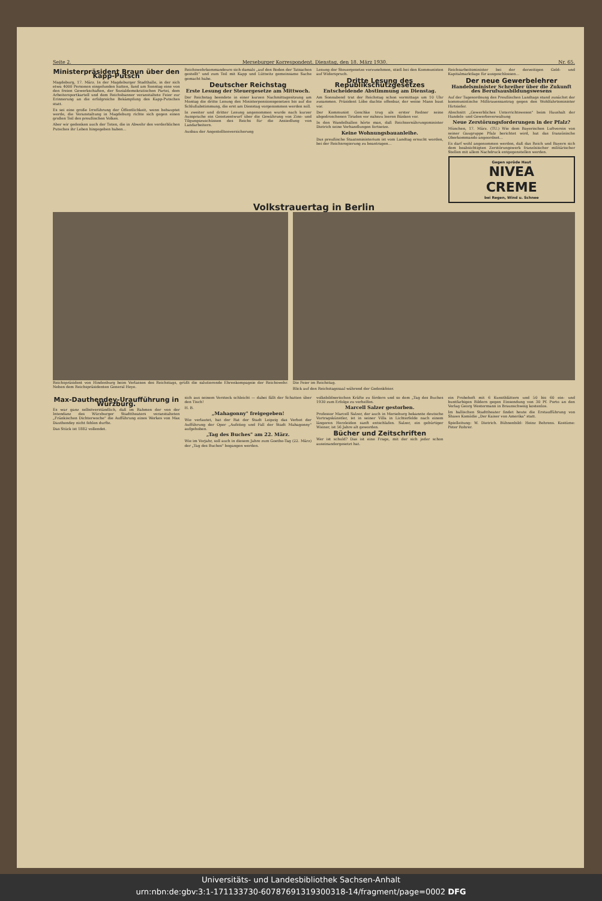Seite 2. Merseburger Korrespondent. Dienstag, den 18. März 1930. Nr. 65.
Ministerpräsident Braun über den Kapp-Putsch
Magdeburg, 17. März. In der Magdeburger Stadthalle, in der sich etwa 4000 Personen eingefunden hatten, fand am Sonntag eine von den freien Gewerkschaften, der Sozialdemokratischen Partei, dem Arbeitersportkartell und dem Reichsbanner veranstaltete Feier zur Erinnerung an die erfolgreiche Bekämpfung des Kapp-Putsches statt.
Es sei eine große Irreführung der Öffentlichkeit, wenn behauptet werde, die Veranstaltung in Magdeburg richte sich gegen einen großen Teil des preußischen Volkes.
Aber wir gedenken auch der Toten, die in Abwehr des verderblichen Putsches ihr Leben hingegeben haben...
Reichswehrkommandeure sich damals „auf den Boden der Tatsachen gestellt" und zum Teil mit Kapp und Lüttwitz gemeinsame Sache gemacht habe.
Deutscher Reichstag
Erste Lesung der Steuergesetze am Mittwoch.
Der Reichstag beendete in einer kurzen Nachmittagssitzung am Montag die dritte Lesung des Ministerpensionsgesetzes bis auf die Schlußabstimmung, die erst am Dienstag vorgenommen werden soll.
In zweiter und dritter Lesung angenommen wurde nach kurzer Aussprache ein Gesetzentwurf über die Gewährung von Zins- und Tilgungszuschüssen des Reichs für die Ansiedlung von Landarbeitern.
Ausbau der Angestelltenversicherung
Lesung der Steuergesetze vorzunehmen, stieß bei den Kommunisten auf Widerspruch.
Dritte Lesung des Republikschutzgesetzes
Entscheidende Abstimmung am Dienstag.
Am Sonnabend trat der Reichstag schon vormittags um 10 Uhr zusammen. Präsident Löbe dachte offenbar, der weise Mann baut vor.
Der Kommunist Geschke trug als erster Redner seine abgedroschenen Tiraden vor nahezu leeren Bänken vor.
In den Wandelhallen hörte man, daß Reichsernährungsminister Dietrich seine Verhandlungen fortsetze.
Keine Wohnungsbauanleihe.
Das preußische Staatsministerium ist vom Landtag ersucht worden, bei der Reichsregierung zu beantragen...
Reichsarbeitsminister bei der derzeitigen Geld- und Kapitalmarktlage für ausgeschlossen...
Der neue Gewerbelehrer
Handelsminister Schreiber über die Zukunft des Berufsausbildungswesens
Auf der Tagesordnung des Preußischen Landtags stand zunächst der kommunistische Mißtrauensantrag gegen den Wohlfahrtsminister Hirtsiefer.
Abschnitt „Gewerbliches Unterrichtswesen" beim Haushalt der Handels- und Gewerbeverwaltung
Neue Zerstörungsforderungen in der Pfalz?
München, 17. März. (TU.) Wie dem Bayerischen Luftverein von seiner Gaugruppe Pfalz berichtet wird, hat das französische Oberkommando angeordnet...
Es darf wohl angenommen werden, daß das Reich und Bayern sich dem beabsichtigten Zerstörungswerk französischer militärischer Stellen mit allem Nachdruck entgegenstellen werden.
Gegen spröde Haut
NIVEA
CREME
bei Regen, Wind u. Schnee
Volkstrauertag in Berlin
Reichspräsident von Hindenburg beim Verlassen des Reichstags, grüßt die salutierende Ehrenkompagnie der Reichswehr. Neben dem Reichspräsidenten General Heye.
Die Feier im Reichstag.
Blick auf den Reichstagssaal während der Gedenkfeier.
Max-Dauthendey-Uraufführung in Würzburg.
Es war ganz selbstverständlich, daß im Rahmen der von der Intendanz des Würzburger Stadttheaters veranstalteten „Fränkischen Dichterwoche" die Aufführung eines Werkes von Max Dauthendey nicht fehlen durfte.
Das Stück ist 1882 vollendet.
sich aus seinem Versteck schleicht — dabei fällt der Schatten über den Tisch!
H. B.
„Mahagonny" freigegeben!
Wie verlautet, hat der Rat der Stadt Leipzig das Verbot der Aufführung der Oper „Aufstieg und Fall der Stadt Mahagonny" aufgehoben.
„Tag des Buches" am 22. März.
Wie im Vorjahr, soll auch in diesem Jahre zum Goethe-Tag (22. März) der „Tag des Buches" begangen werden.
volksbildnerischen Kräfte zu fördern und so dem „Tag des Buches 1930 zum Erfolge zu verhelfen.
Marcell Salzer gestorben.
Professor Marcell Salzer, der auch in Merseburg bekannte deutsche Vortragskünstler, ist in seiner Villa in Lichterfelde nach einem längeren Herzleiden sanft entschlafen. Salzer, ein gebürtiger Wiener, ist 56 Jahre alt geworden.
Bücher und Zeitschriften
Wer ist schuld? Das ist eine Frage, mit der sich jeder schon auseinandergesetzt hat.
ein Probeheft mit 6 Kunstblättern und 50 bis 60 ein- und buntfarbigen Bildern gegen Einsendung von 30 Pf. Porto an den Verlag Georg Westermann in Braunschweig kostenlos.
Im hallischen Stadttheater findet heute die Erstaufführung von Shaws Komödie „Der Kaiser von Amerika" statt.
Spielleitung: W. Dietrich. Bühnenbild: Heinz Behrens. Kostüme: Peter Rohrer.
Universitäts- und Landesbibliothek Sachsen-Anhalt
urn:nbn:de:gbv:3:1-171133730-60787691319300318-14/fragment/page=0002 DFG